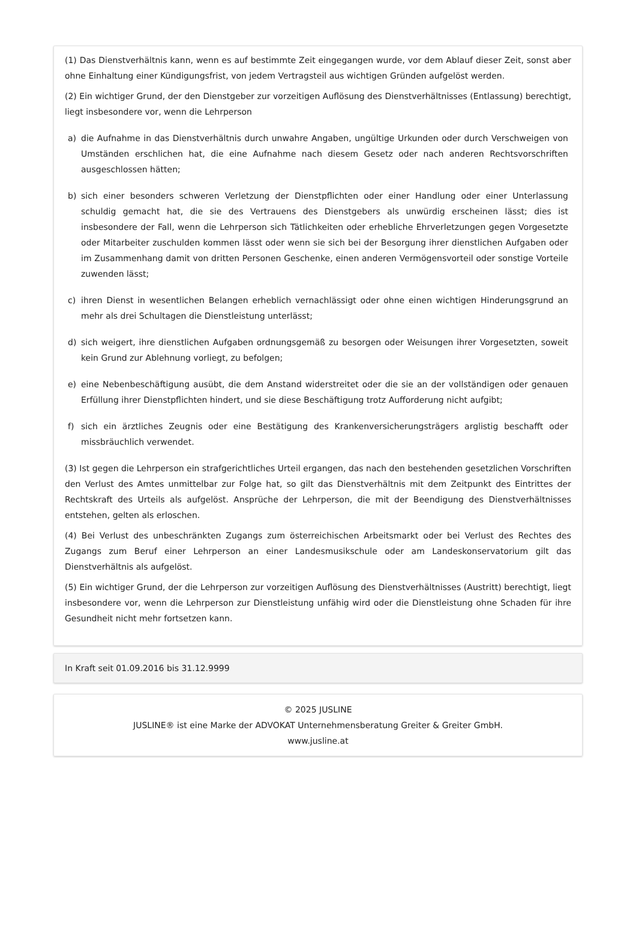(1) Das Dienstverhältnis kann, wenn es auf bestimmte Zeit eingegangen wurde, vor dem Ablauf dieser Zeit, sonst aber ohne Einhaltung einer Kündigungsfrist, von jedem Vertragsteil aus wichtigen Gründen aufgelöst werden.
(2) Ein wichtiger Grund, der den Dienstgeber zur vorzeitigen Auflösung des Dienstverhältnisses (Entlassung) berechtigt, liegt insbesondere vor, wenn die Lehrperson
a) die Aufnahme in das Dienstverhältnis durch unwahre Angaben, ungültige Urkunden oder durch Verschweigen von Umständen erschlichen hat, die eine Aufnahme nach diesem Gesetz oder nach anderen Rechtsvorschriften ausgeschlossen hätten;
b) sich einer besonders schweren Verletzung der Dienstpflichten oder einer Handlung oder einer Unterlassung schuldig gemacht hat, die sie des Vertrauens des Dienstgebers als unwürdig erscheinen lässt; dies ist insbesondere der Fall, wenn die Lehrperson sich Tätlichkeiten oder erhebliche Ehrverletzungen gegen Vorgesetzte oder Mitarbeiter zuschulden kommen lässt oder wenn sie sich bei der Besorgung ihrer dienstlichen Aufgaben oder im Zusammenhang damit von dritten Personen Geschenke, einen anderen Vermögensvorteil oder sonstige Vorteile zuwenden lässt;
c) ihren Dienst in wesentlichen Belangen erheblich vernachlässigt oder ohne einen wichtigen Hinderungsgrund an mehr als drei Schultagen die Dienstleistung unterlässt;
d) sich weigert, ihre dienstlichen Aufgaben ordnungsgemäß zu besorgen oder Weisungen ihrer Vorgesetzten, soweit kein Grund zur Ablehnung vorliegt, zu befolgen;
e) eine Nebenbeschäftigung ausübt, die dem Anstand widerstreitet oder die sie an der vollständigen oder genauen Erfüllung ihrer Dienstpflichten hindert, und sie diese Beschäftigung trotz Aufforderung nicht aufgibt;
f) sich ein ärztliches Zeugnis oder eine Bestätigung des Krankenversicherungsträgers arglistig beschafft oder missbräuchlich verwendet.
(3) Ist gegen die Lehrperson ein strafgerichtliches Urteil ergangen, das nach den bestehenden gesetzlichen Vorschriften den Verlust des Amtes unmittelbar zur Folge hat, so gilt das Dienstverhältnis mit dem Zeitpunkt des Eintrittes der Rechtskraft des Urteils als aufgelöst. Ansprüche der Lehrperson, die mit der Beendigung des Dienstverhältnisses entstehen, gelten als erloschen.
(4) Bei Verlust des unbeschränkten Zugangs zum österreichischen Arbeitsmarkt oder bei Verlust des Rechtes des Zugangs zum Beruf einer Lehrperson an einer Landesmusikschule oder am Landeskonservatorium gilt das Dienstverhältnis als aufgelöst.
(5) Ein wichtiger Grund, der die Lehrperson zur vorzeitigen Auflösung des Dienstverhältnisses (Austritt) berechtigt, liegt insbesondere vor, wenn die Lehrperson zur Dienstleistung unfähig wird oder die Dienstleistung ohne Schaden für ihre Gesundheit nicht mehr fortsetzen kann.
In Kraft seit 01.09.2016 bis 31.12.9999
© 2025 JUSLINE
JUSLINE® ist eine Marke der ADVOKAT Unternehmensberatung Greiter & Greiter GmbH.
www.jusline.at